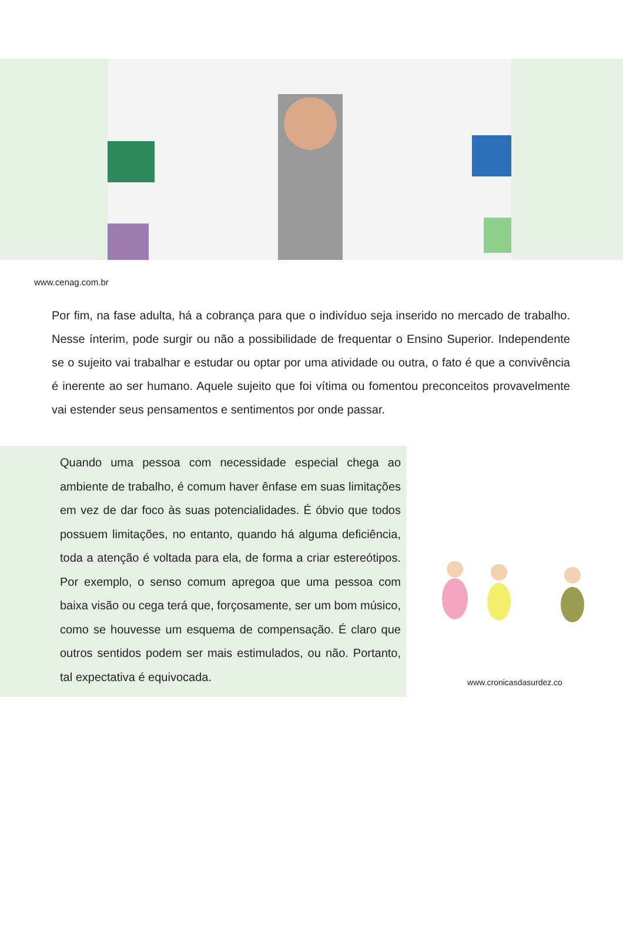www.cenag.com.br
Por fim, na fase adulta, há a cobrança para que o indivíduo seja inserido no mercado de trabalho. Nesse ínterim, pode surgir ou não a possibilidade de frequentar o Ensino Superior. Independente se o sujeito vai trabalhar e estudar ou optar por uma atividade ou outra, o fato é que a convivência é inerente ao ser humano. Aquele sujeito que foi vítima ou fomentou preconceitos provavelmente vai estender seus pensamentos e sentimentos por onde passar.
Quando uma pessoa com necessidade especial chega ao ambiente de trabalho, é comum haver ênfase em suas limitações em vez de dar foco às suas potencialidades. É óbvio que todos possuem limitações, no entanto, quando há alguma deficiência, toda a atenção é voltada para ela, de forma a criar estereótipos. Por exemplo, o senso comum apregoa que uma pessoa com baixa visão ou cega terá que, forçosamente, ser um bom músico, como se houvesse um esquema de compensação. É claro que outros sentidos podem ser mais estimulados, ou não. Portanto, tal expectativa é equivocada.
www.cronicasdasurdez.co